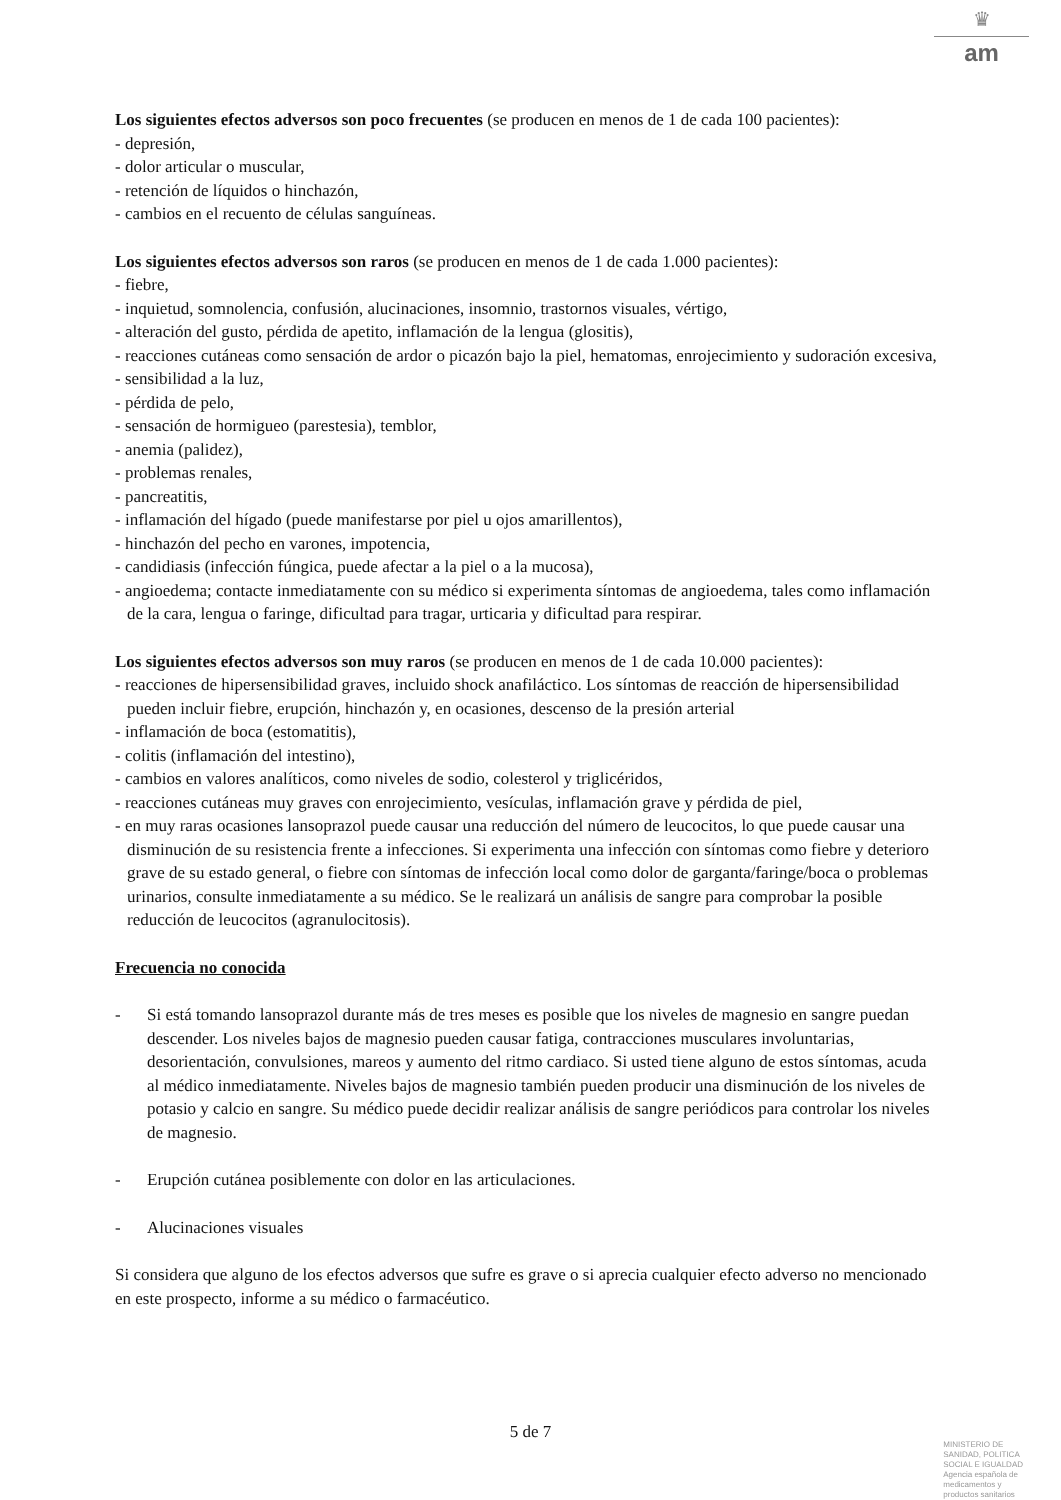♛
am
Los siguientes efectos adversos son poco frecuentes (se producen en menos de 1 de cada 100 pacientes):
- depresión,
- dolor articular o muscular,
- retención de líquidos o hinchazón,
- cambios en el recuento de células sanguíneas.
Los siguientes efectos adversos son raros (se producen en menos de 1 de cada 1.000 pacientes):
- fiebre,
- inquietud, somnolencia, confusión, alucinaciones, insomnio, trastornos visuales, vértigo,
- alteración del gusto, pérdida de apetito, inflamación de la lengua (glositis),
- reacciones cutáneas como sensación de ardor o picazón bajo la piel, hematomas, enrojecimiento y sudoración excesiva,
- sensibilidad a la luz,
- pérdida de pelo,
- sensación de hormigueo (parestesia), temblor,
- anemia (palidez),
- problemas renales,
- pancreatitis,
- inflamación del hígado (puede manifestarse por piel u ojos amarillentos),
- hinchazón del pecho en varones, impotencia,
- candidiasis (infección fúngica, puede afectar a la piel o a la mucosa),
- angioedema; contacte inmediatamente con su médico si experimenta síntomas de angioedema, tales como inflamación de la cara, lengua o faringe, dificultad para tragar, urticaria y dificultad para respirar.
Los siguientes efectos adversos son muy raros (se producen en menos de 1 de cada 10.000 pacientes):
- reacciones de hipersensibilidad graves, incluido shock anafiláctico. Los síntomas de reacción de hipersensibilidad pueden incluir fiebre, erupción, hinchazón y, en ocasiones, descenso de la presión arterial
- inflamación de boca (estomatitis),
- colitis (inflamación del intestino),
- cambios en valores analíticos, como niveles de sodio, colesterol y triglicéridos,
- reacciones cutáneas muy graves con enrojecimiento, vesículas, inflamación grave y pérdida de piel,
- en muy raras ocasiones lansoprazol puede causar una reducción del número de leucocitos, lo que puede causar una disminución de su resistencia frente a infecciones. Si experimenta una infección con síntomas como fiebre y deterioro grave de su estado general, o fiebre con síntomas de infección local como dolor de garganta/faringe/boca o problemas urinarios, consulte inmediatamente a su médico. Se le realizará un análisis de sangre para comprobar la posible reducción de leucocitos (agranulocitosis).
Frecuencia no conocida
- Si está tomando lansoprazol durante más de tres meses es posible que los niveles de magnesio en sangre puedan descender. Los niveles bajos de magnesio pueden causar fatiga, contracciones musculares involuntarias, desorientación, convulsiones, mareos y aumento del ritmo cardiaco. Si usted tiene alguno de estos síntomas, acuda al médico inmediatamente. Niveles bajos de magnesio también pueden producir una disminución de los niveles de potasio y calcio en sangre. Su médico puede decidir realizar análisis de sangre periódicos para controlar los niveles de magnesio.
- Erupción cutánea posiblemente con dolor en las articulaciones.
- Alucinaciones visuales
Si considera que alguno de los efectos adversos que sufre es grave o si aprecia cualquier efecto adverso no mencionado en este prospecto, informe a su médico o farmacéutico.
5 de 7
MINISTERIO DE
SANIDAD, POLITICA
SOCIAL E IGUALDAD
Agencia española de
medicamentos y
productos sanitarios